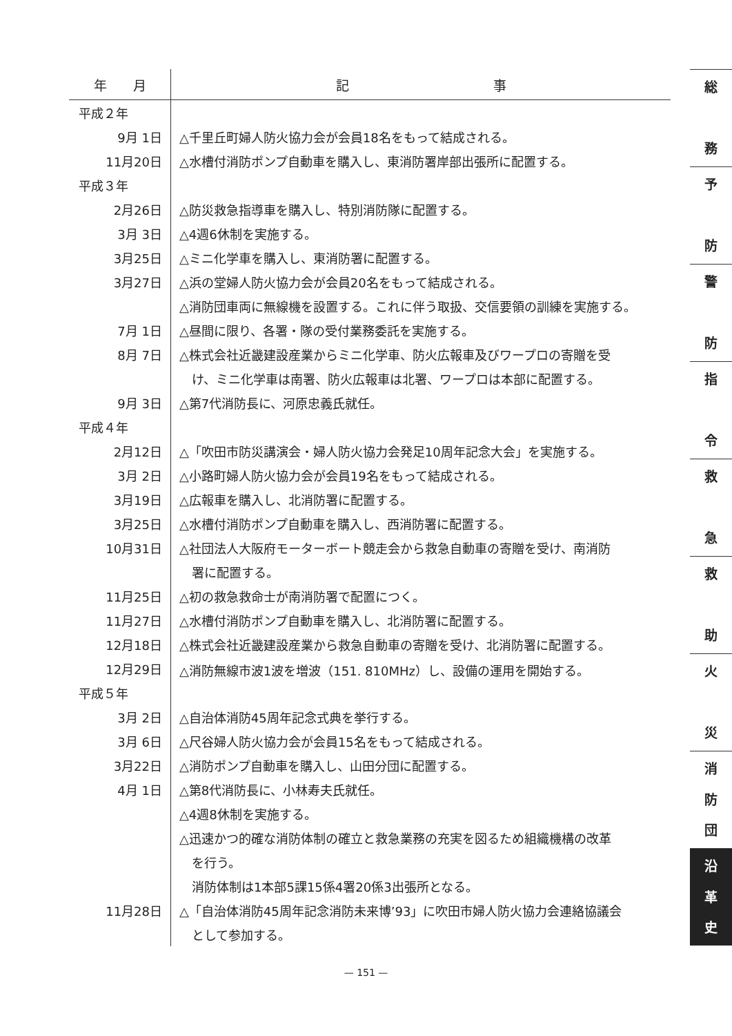| 年 月 | 記 事 |
| --- | --- |
| 平成２年 | |
| 9月 1日 | △千里丘町婦人防火協力会が会員18名をもって結成される。 |
| 11月20日 | △水槽付消防ポンプ自動車を購入し、東消防署岸部出張所に配置する。 |
| 平成３年 | |
| 2月26日 | △防災救急指導車を購入し、特別消防隊に配置する。 |
| 3月 3日 | △4週6休制を実施する。 |
| 3月25日 | △ミニ化学車を購入し、東消防署に配置する。 |
| 3月27日 | △浜の堂婦人防火協力会が会員20名をもって結成される。 |
| | △消防団車両に無線機を設置する。これに伴う取扱、交信要領の訓練を実施する。 |
| 7月 1日 | △昼間に限り、各署・隊の受付業務委託を実施する。 |
| 8月 7日 | △株式会社近畿建設産業からミニ化学車、防火広報車及びワープロの寄贈を受 |
| | け、ミニ化学車は南署、防火広報車は北署、ワープロは本部に配置する。 |
| 9月 3日 | △第7代消防長に、河原忠義氏就任。 |
| 平成４年 | |
| 2月12日 | △「吹田市防災講演会・婦人防火協力会発足10周年記念大会」を実施する。 |
| 3月 2日 | △小路町婦人防火協力会が会員19名をもって結成される。 |
| 3月19日 | △広報車を購入し、北消防署に配置する。 |
| 3月25日 | △水槽付消防ポンプ自動車を購入し、西消防署に配置する。 |
| 10月31日 | △社団法人大阪府モーターボート競走会から救急自動車の寄贈を受け、南消防 |
| | 署に配置する。 |
| 11月25日 | △初の救急救命士が南消防署で配置につく。 |
| 11月27日 | △水槽付消防ポンプ自動車を購入し、北消防署に配置する。 |
| 12月18日 | △株式会社近畿建設産業から救急自動車の寄贈を受け、北消防署に配置する。 |
| 12月29日 | △消防無線市波1波を増波（151. 810MHz）し、設備の運用を開始する。 |
| 平成５年 | |
| 3月 2日 | △自治体消防45周年記念式典を挙行する。 |
| 3月 6日 | △尺谷婦人防火協力会が会員15名をもって結成される。 |
| 3月22日 | △消防ポンプ自動車を購入し、山田分団に配置する。 |
| 4月 1日 | △第8代消防長に、小林寿夫氏就任。 |
| | △4週8休制を実施する。 |
| | △迅速かつ的確な消防体制の確立と救急業務の充実を図るため組織機構の改革 |
| | を行う。 |
| | 消防体制は1本部5課15係4署20係3出張所となる。 |
| 11月28日 | △「自治体消防45周年記念消防未来博’93」に吹田市婦人防火協力会連絡協議会 |
| | として参加する。 |
総
務
予
防
警
防
指
令
救
急
救
助
火
災
消
防
団
沿
革
史
— 151 —